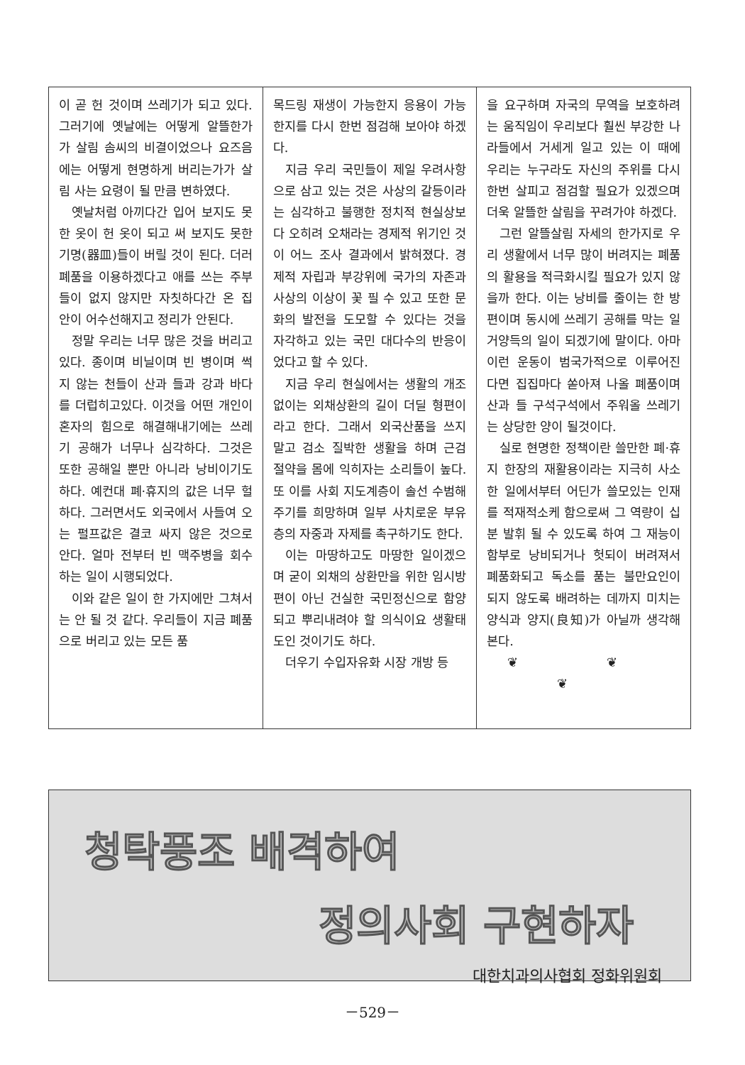이 곧 헌 것이며 쓰레기가 되고 있다. 그러기에 옛날에는 어떻게 알뜰한가가 살림 솜씨의 비결이었으나 요즈음에는 어떻게 현명하게 버리는가가 살림 사는 요령이 될 만큼 변하였다.
옛날처럼 아끼다간 입어 보지도 못한 옷이 헌 옷이 되고 써 보지도 못한 기명(器皿)들이 버릴 것이 된다. 더러 폐품을 이용하겠다고 애를 쓰는 주부들이 없지 않지만 자칫하다간 온 집 안이 어수선해지고 정리가 안된다.
정말 우리는 너무 많은 것을 버리고 있다. 종이며 비닐이며 빈 병이며 썩지 않는 천들이 산과 들과 강과 바다를 더럽히고있다. 이것을 어떤 개인이 혼자의 힘으로 해결해내기에는 쓰레기 공해가 너무나 심각하다. 그것은 또한 공해일 뿐만 아니라 낭비이기도 하다. 예컨대 폐·휴지의 값은 너무 헐하다. 그러면서도 외국에서 사들여 오는 펄프값은 결코 싸지 않은 것으로 안다. 얼마 전부터 빈 맥주병을 회수하는 일이 시행되었다.
이와 같은 일이 한 가지에만 그쳐서는 안 될 것 같다. 우리들이 지금 폐품으로 버리고 있는 모든 품
목드링 재생이 가능한지 응용이 가능한지를 다시 한번 점검해 보아야 하겠다.
지금 우리 국민들이 제일 우려사항으로 삼고 있는 것은 사상의 갈등이라는 심각하고 불행한 정치적 현실상보다 오히려 오채라는 경제적 위기인 것이 어느 조사 결과에서 밝혀졌다. 경제적 자립과 부강위에 국가의 자존과 사상의 이상이 꽃 필 수 있고 또한 문화의 발전을 도모할 수 있다는 것을 자각하고 있는 국민 대다수의 반응이었다고 할 수 있다.
지금 우리 현실에서는 생활의 개조 없이는 외채상환의 길이 더딜 형편이라고 한다. 그래서 외국산품을 쓰지 말고 검소 질박한 생활을 하며 근검 절약을 몸에 익히자는 소리들이 높다. 또 이를 사회 지도계층이 솔선 수범해 주기를 희망하며 일부 사치로운 부유층의 자중과 자제를 촉구하기도 한다.
이는 마땅하고도 마땅한 일이겠으며 굳이 외채의 상환만을 위한 임시방편이 아닌 건실한 국민정신으로 함양되고 뿌리내려야 할 의식이요 생활태도인 것이기도 하다.
더우기 수입자유화 시장 개방 등
을 요구하며 자국의 무역을 보호하려는 움직임이 우리보다 훨씬 부강한 나라들에서 거세게 일고 있는 이 때에 우리는 누구라도 자신의 주위를 다시 한번 살피고 점검할 필요가 있겠으며 더욱 알뜰한 살림을 꾸려가야 하겠다.
그런 알뜰살림 자세의 한가지로 우리 생활에서 너무 많이 버려지는 폐품의 활용을 적극화시킬 필요가 있지 않을까 한다. 이는 낭비를 줄이는 한 방편이며 동시에 쓰레기 공해를 막는 일거양득의 일이 되겠기에 말이다. 아마 이런 운동이 범국가적으로 이루어진다면 집집마다 쏟아져 나올 폐품이며 산과 들 구석구석에서 주워올 쓰레기는 상당한 양이 될것이다.
실로 현명한 정책이란 쓸만한 폐·휴지 한장의 재활용이라는 지극히 사소한 일에서부터 어딘가 쓸모있는 인재를 적재적소케 함으로써 그 역량이 십분 발휘 될 수 있도록 하여 그 재능이 함부로 낭비되거나 헛되이 버려져서 폐품화되고 독소를 품는 불만요인이 되지 않도록 배려하는 데까지 미치는 양식과 양지(良知)가 아닐까 생각해 본다.
❦ ❦ ❦
청탁풍조 배격하여
정의사회 구현하자
대한치과의사협회 정화위원회
－529－